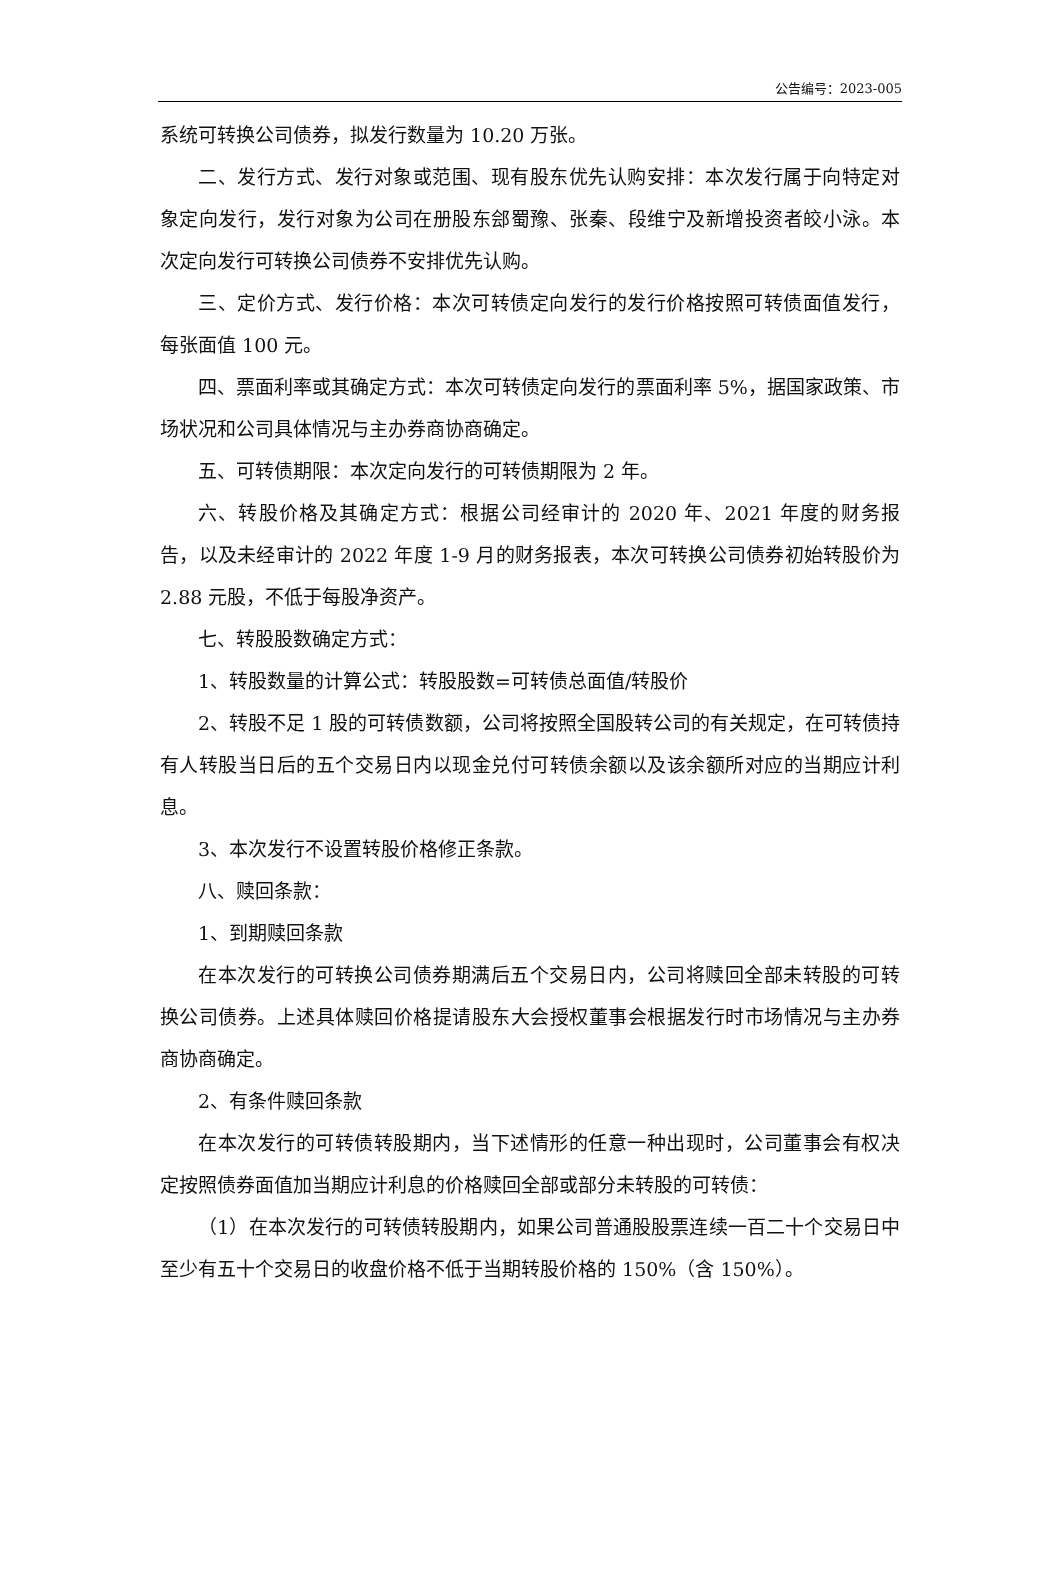公告编号：2023-005
系统可转换公司债券，拟发行数量为 10.20 万张。
二、发行方式、发行对象或范围、现有股东优先认购安排：本次发行属于向特定对象定向发行，发行对象为公司在册股东郐蜀豫、张秦、段维宁及新增投资者皎小泳。本次定向发行可转换公司债券不安排优先认购。
三、定价方式、发行价格：本次可转债定向发行的发行价格按照可转债面值发行，每张面值 100 元。
四、票面利率或其确定方式：本次可转债定向发行的票面利率 5%，据国家政策、市场状况和公司具体情况与主办券商协商确定。
五、可转债期限：本次定向发行的可转债期限为 2 年。
六、转股价格及其确定方式：根据公司经审计的 2020 年、2021 年度的财务报告，以及未经审计的 2022 年度 1-9 月的财务报表，本次可转换公司债券初始转股价为 2.88 元股，不低于每股净资产。
七、转股股数确定方式：
1、转股数量的计算公式：转股股数=可转债总面值/转股价
2、转股不足 1 股的可转债数额，公司将按照全国股转公司的有关规定，在可转债持有人转股当日后的五个交易日内以现金兑付可转债余额以及该余额所对应的当期应计利息。
3、本次发行不设置转股价格修正条款。
八、赎回条款：
1、到期赎回条款
在本次发行的可转换公司债券期满后五个交易日内，公司将赎回全部未转股的可转换公司债券。上述具体赎回价格提请股东大会授权董事会根据发行时市场情况与主办券商协商确定。
2、有条件赎回条款
在本次发行的可转债转股期内，当下述情形的任意一种出现时，公司董事会有权决定按照债券面值加当期应计利息的价格赎回全部或部分未转股的可转债：
（1）在本次发行的可转债转股期内，如果公司普通股股票连续一百二十个交易日中至少有五十个交易日的收盘价格不低于当期转股价格的 150%（含 150%）。